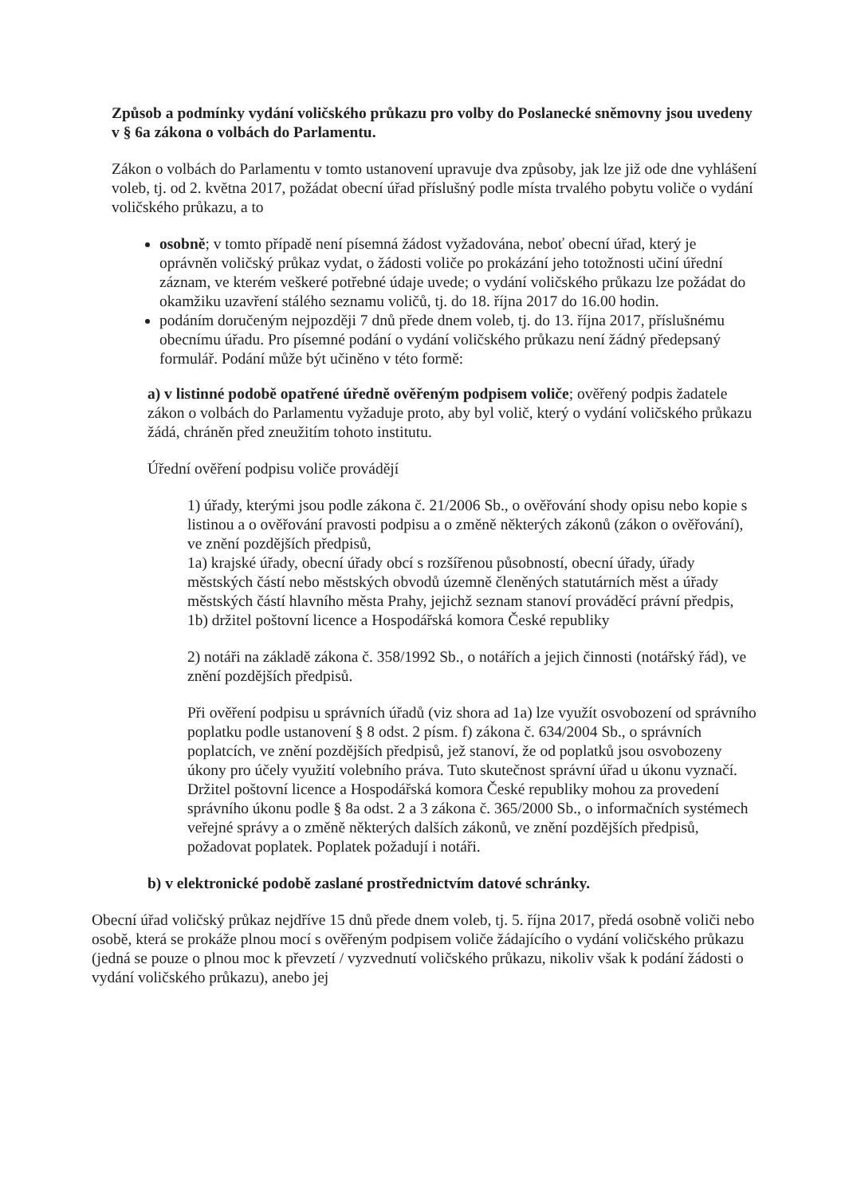Způsob a podmínky vydání voličského průkazu pro volby do Poslanecké sněmovny jsou uvedeny v § 6a zákona o volbách do Parlamentu.
Zákon o volbách do Parlamentu v tomto ustanovení upravuje dva způsoby, jak lze již ode dne vyhlášení voleb, tj. od 2. května 2017, požádat obecní úřad příslušný podle místa trvalého pobytu voliče o vydání voličského průkazu, a to
osobně; v tomto případě není písemná žádost vyžadována, neboť obecní úřad, který je oprávněn voličský průkaz vydat, o žádosti voliče po prokázání jeho totožnosti učiní úřední záznam, ve kterém veškeré potřebné údaje uvede; o vydání voličského průkazu lze požádat do okamžiku uzavření stálého seznamu voličů, tj. do 18. října 2017 do 16.00 hodin.
podáním doručeným nejpozději 7 dnů přede dnem voleb, tj. do 13. října 2017, příslušnému obecnímu úřadu. Pro písemné podání o vydání voličského průkazu není žádný předepsaný formulář. Podání může být učiněno v této formě:
a) v listinné podobě opatřené úředně ověřeným podpisem voliče; ověřený podpis žadatele zákon o volbách do Parlamentu vyžaduje proto, aby byl volič, který o vydání voličského průkazu žádá, chráněn před zneužitím tohoto institutu.
Úřední ověření podpisu voliče provádějí
1) úřady, kterými jsou podle zákona č. 21/2006 Sb., o ověřování shody opisu nebo kopie s listinou a o ověřování pravosti podpisu a o změně některých zákonů (zákon o ověřování), ve znění pozdějších předpisů,
1a) krajské úřady, obecní úřady obcí s rozšířenou působností, obecní úřady, úřady městských částí nebo městských obvodů územně členěných statutárních měst a úřady městských částí hlavního města Prahy, jejichž seznam stanoví prováděcí právní předpis,
1b) držitel poštovní licence a Hospodářská komora České republiky
2) notáři na základě zákona č. 358/1992 Sb., o notářích a jejich činnosti (notářský řád), ve znění pozdějších předpisů.
Při ověření podpisu u správních úřadů (viz shora ad 1a) lze využít osvobození od správního poplatku podle ustanovení § 8 odst. 2 písm. f) zákona č. 634/2004 Sb., o správních poplatcích, ve znění pozdějších předpisů, jež stanoví, že od poplatků jsou osvobozeny úkony pro účely využití volebního práva. Tuto skutečnost správní úřad u úkonu vyznačí. Držitel poštovní licence a Hospodářská komora České republiky mohou za provedení správního úkonu podle § 8a odst. 2 a 3 zákona č. 365/2000 Sb., o informačních systémech veřejné správy a o změně některých dalších zákonů, ve znění pozdějších předpisů, požadovat poplatek. Poplatek požadují i notáři.
b) v elektronické podobě zaslané prostřednictvím datové schránky.
Obecní úřad voličský průkaz nejdříve 15 dnů přede dnem voleb, tj. 5. října 2017, předá osobně voliči nebo osobě, která se prokáže plnou mocí s ověřeným podpisem voliče žádajícího o vydání voličského průkazu (jedná se pouze o plnou moc k převzetí / vyzvednutí voličského průkazu, nikoliv však k podání žádosti o vydání voličského průkazu), anebo jej